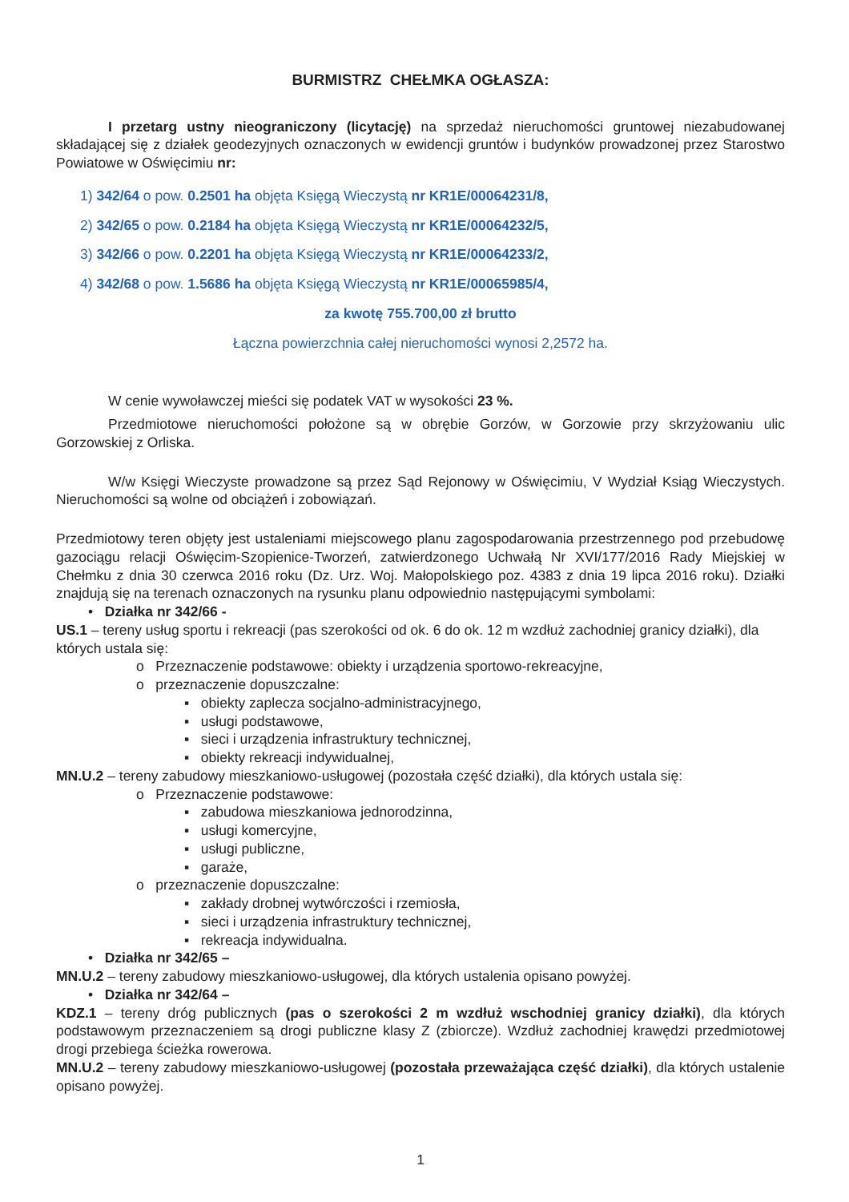BURMISTRZ CHEŁMKA OGŁASZA:
I przetarg ustny nieograniczony (licytację) na sprzedaż nieruchomości gruntowej niezabudowanej składającej się z działek geodezyjnych oznaczonych w ewidencji gruntów i budynków prowadzonej przez Starostwo Powiatowe w Oświęcimiu nr:
1) 342/64 o pow. 0.2501 ha objęta Księgą Wieczystą nr KR1E/00064231/8,
2) 342/65 o pow. 0.2184 ha objęta Księgą Wieczystą nr KR1E/00064232/5,
3) 342/66 o pow. 0.2201 ha objęta Księgą Wieczystą nr KR1E/00064233/2,
4) 342/68 o pow. 1.5686 ha objęta Księgą Wieczystą nr KR1E/00065985/4,
za kwotę 755.700,00 zł brutto
Łączna powierzchnia całej nieruchomości wynosi 2,2572 ha.
W cenie wywoławczej mieści się podatek VAT w wysokości 23 %.
Przedmiotowe nieruchomości położone są w obrębie Gorzów, w Gorzowie przy skrzyżowaniu ulic Gorzowskiej z Orliska.
W/w Księgi Wieczyste prowadzone są przez Sąd Rejonowy w Oświęcimiu, V Wydział Ksiąg Wieczystych. Nieruchomości są wolne od obciążeń i zobowiązań.
Przedmiotowy teren objęty jest ustaleniami miejscowego planu zagospodarowania przestrzennego pod przebudowę gazociągu relacji Oświęcim-Szopienice-Tworzeń, zatwierdzonego Uchwałą Nr XVI/177/2016 Rady Miejskiej w Chełmku z dnia 30 czerwca 2016 roku (Dz. Urz. Woj. Małopolskiego poz. 4383 z dnia 19 lipca 2016 roku). Działki znajdują się na terenach oznaczonych na rysunku planu odpowiednio następującymi symbolami:
• Działka nr 342/66 -
US.1 – tereny usług sportu i rekreacji (pas szerokości od ok. 6 do ok. 12 m wzdłuż zachodniej granicy działki), dla których ustala się:
o Przeznaczenie podstawowe: obiekty i urządzenia sportowo-rekreacyjne,
o przeznaczenie dopuszczalne:
▪ obiekty zaplecza socjalno-administracyjnego,
▪ usługi podstawowe,
▪ sieci i urządzenia infrastruktury technicznej,
▪ obiekty rekreacji indywidualnej,
MN.U.2 – tereny zabudowy mieszkaniowo-usługowej (pozostała część działki), dla których ustala się:
o Przeznaczenie podstawowe:
▪ zabudowa mieszkaniowa jednorodzinna,
▪ usługi komercyjne,
▪ usługi publiczne,
▪ garaże,
o przeznaczenie dopuszczalne:
▪ zakłady drobnej wytwórczości i rzemiosła,
▪ sieci i urządzenia infrastruktury technicznej,
▪ rekreacja indywidualna.
• Działka nr 342/65 –
MN.U.2 – tereny zabudowy mieszkaniowo-usługowej, dla których ustalenia opisano powyżej.
• Działka nr 342/64 –
KDZ.1 – tereny dróg publicznych (pas o szerokości 2 m wzdłuż wschodniej granicy działki), dla których podstawowym przeznaczeniem są drogi publiczne klasy Z (zbiorcze). Wzdłuż zachodniej krawędzi przedmiotowej drogi przebiega ścieżka rowerowa.
MN.U.2 – tereny zabudowy mieszkaniowo-usługowej (pozostała przeważająca część działki), dla których ustalenie opisano powyżej.
1